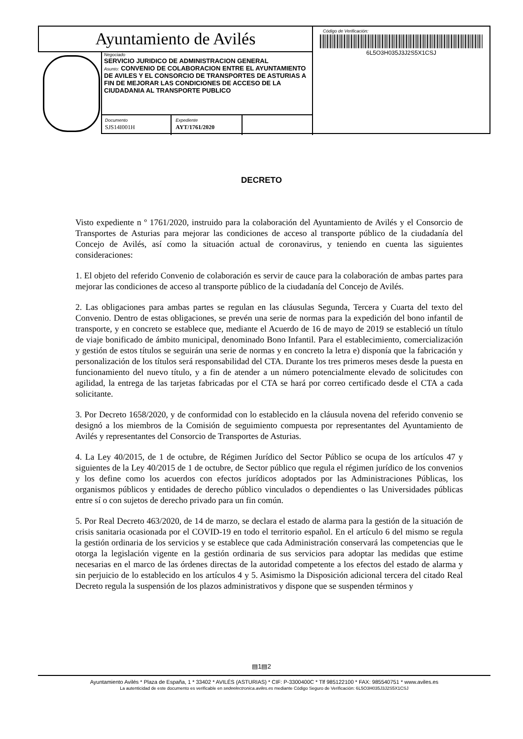Ayuntamiento de Avilés
Negociado
SERVICIO JURIDICO DE ADMINISTRACION GENERAL
Asunto: CONVENIO DE COLABORACION ENTRE EL AYUNTAMIENTO DE AVILES Y EL CONSORCIO DE TRANSPORTES DE ASTURIAS A FIN DE MEJORAR LAS CONDICIONES DE ACCESO DE LA CIUDADANIA AL TRANSPORTE PUBLICO
Documento
SJS14I001H
Expediente
AYT/1761/2020
Código de Verificación:
6L5O3H035J3J2S5X1CSJ
DECRETO
Visto expediente n º 1761/2020, instruido para la colaboración del Ayuntamiento de Avilés y el Consorcio de Transportes de Asturias para mejorar las condiciones de acceso al transporte público de la ciudadanía del Concejo de Avilés, así como la situación actual de coronavirus, y teniendo en cuenta las siguientes consideraciones:
1. El objeto del referido Convenio de colaboración es servir de cauce para la colaboración de ambas partes para mejorar las condiciones de acceso al transporte público de la ciudadanía del Concejo de Avilés.
2. Las obligaciones para ambas partes se regulan en las cláusulas Segunda, Tercera y Cuarta del texto del Convenio. Dentro de estas obligaciones, se prevén una serie de normas para la expedición del bono infantil de transporte, y en concreto se establece que, mediante el Acuerdo de 16 de mayo de 2019 se estableció un título de viaje bonificado de ámbito municipal, denominado Bono Infantil. Para el establecimiento, comercialización y gestión de estos títulos se seguirán una serie de normas y en concreto la letra e) disponía que la fabricación y personalización de los títulos será responsabilidad del CTA. Durante los tres primeros meses desde la puesta en funcionamiento del nuevo título, y a fin de atender a un número potencialmente elevado de solicitudes con agilidad, la entrega de las tarjetas fabricadas por el CTA se hará por correo certificado desde el CTA a cada solicitante.
3. Por Decreto 1658/2020, y de conformidad con lo establecido en la cláusula novena del referido convenio se designó a los miembros de la Comisión de seguimiento compuesta por representantes del Ayuntamiento de Avilés y representantes del Consorcio de Transportes de Asturias.
4. La Ley 40/2015, de 1 de octubre, de Régimen Jurídico del Sector Público se ocupa de los artículos 47 y siguientes de la Ley 40/2015 de 1 de octubre, de Sector público que regula el régimen jurídico de los convenios y los define como los acuerdos con efectos jurídicos adoptados por las Administraciones Públicas, los organismos públicos y entidades de derecho público vinculados o dependientes o las Universidades públicas entre sí o con sujetos de derecho privado para un fin común.
5. Por Real Decreto 463/2020, de 14 de marzo, se declara el estado de alarma para la gestión de la situación de crisis sanitaria ocasionada por el COVID-19 en todo el territorio español. En el artículo 6 del mismo se regula la gestión ordinaria de los servicios y se establece que cada Administración conservará las competencias que le otorga la legislación vigente en la gestión ordinaria de sus servicios para adoptar las medidas que estime necesarias en el marco de las órdenes directas de la autoridad competente a los efectos del estado de alarma y sin perjuicio de lo establecido en los artículos 4 y 5. Asimismo la Disposición adicional tercera del citado Real Decreto regula la suspensión de los plazos administrativos y dispone que se suspenden términos y
▤1▤2
Ayuntamiento Avilés * Plaza de España, 1 * 33402 * AVILÉS (ASTURIAS) * CIF: P-3300400C * Tlf 985122100 * FAX: 985540751 * www.aviles.es
La autenticidad de este documento es verificable en sedeelectronica.aviles.es mediante Código Seguro de Verificación: 6L5O3H035J3J2S5X1CSJ